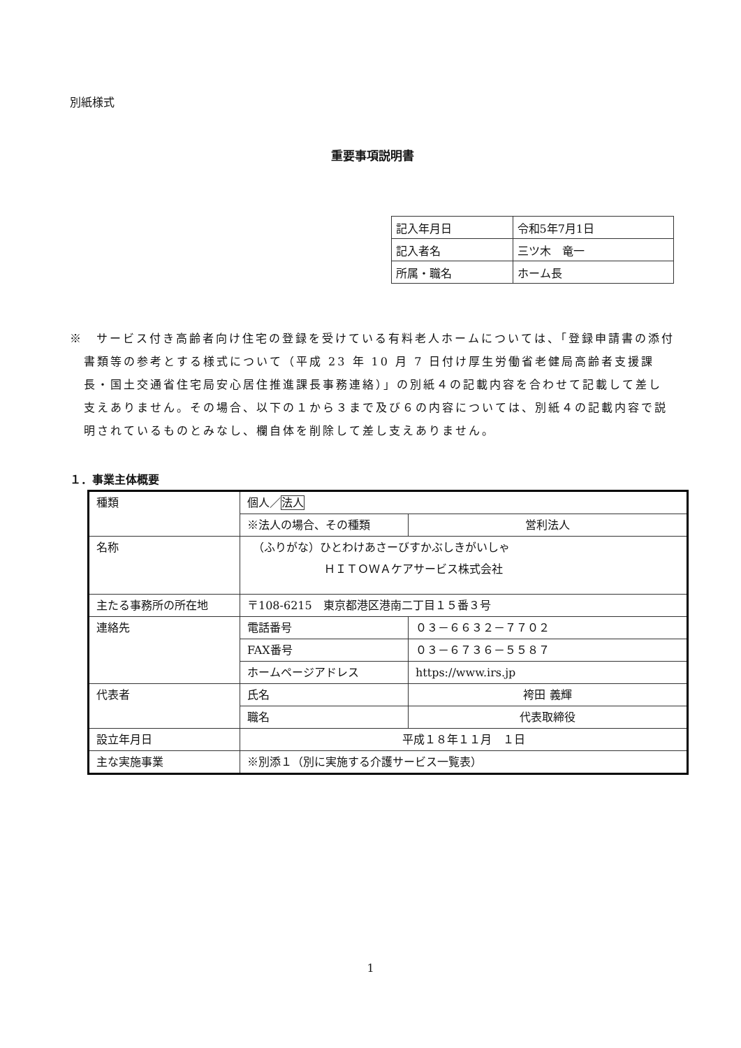別紙様式
重要事項説明書
| 記入年月日 | 令和5年7月1日 |
| 記入者名 | 三ツ木 竜一 |
| 所属・職名 | ホーム長 |
※　サービス付き高齢者向け住宅の登録を受けている有料老人ホームについては、「登録申請書の添付書類等の参考とする様式について（平成 23 年 10 月 7 日付け厚生労働省老健局高齢者支援課長・国土交通省住宅局安心居住推進課長事務連絡）」の別紙４の記載内容を合わせて記載して差し支えありません。その場合、以下の１から３まで及び６の内容については、別紙４の記載内容で説明されているものとみなし、欄自体を削除して差し支えありません。
１．事業主体概要
| 種類 | 個人／ 法人 | |
| | ※法人の場合、その種類 | 営利法人 |
| 名称 | （ふりがな）ひとわけあさーびすかぶしきがいしゃ ＨＩＴＯＷＡケアサービス株式会社 | |
| 主たる事務所の所在地 | 〒108-6215 東京都港区港南二丁目１５番３号 | |
| 連絡先 | 電話番号 | ０３－６６３２－７７０２ |
| | FAX番号 | ０３－６７３６－５５８７ |
| | ホームページアドレス | https://www.irs.jp |
| 代表者 | 氏名 | 袴田 義輝 |
| | 職名 | 代表取締役 |
| 設立年月日 | 平成１８年１１月 １日 | |
| 主な実施事業 | ※別添１（別に実施する介護サービス一覧表） | |
1